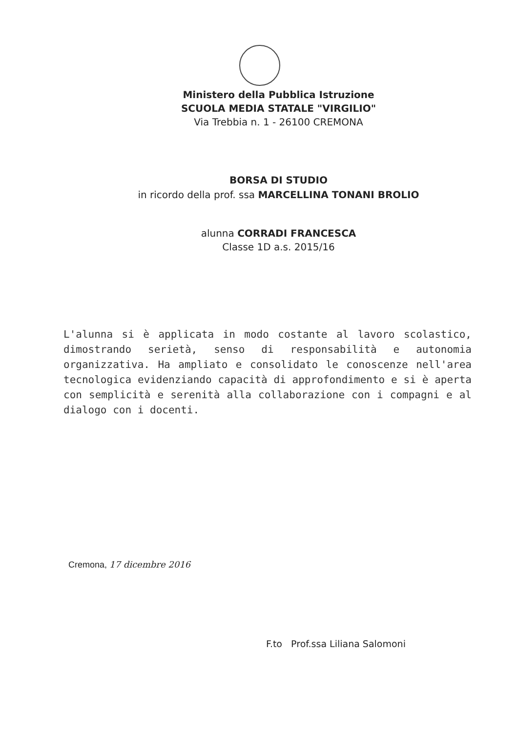Ministero della Pubblica Istruzione
SCUOLA MEDIA STATALE "VIRGILIO"
Via Trebbia n. 1 - 26100 CREMONA
BORSA DI STUDIO
in ricordo della prof. ssa MARCELLINA TONANI BROLIO
alunna CORRADI FRANCESCA
Classe 1D a.s. 2015/16
L'alunna si è applicata in modo costante al lavoro scolastico, dimostrando serietà, senso di responsabilità e autonomia organizzativa. Ha ampliato e consolidato le conoscenze nell'area tecnologica evidenziando capacità di approfondimento e si è aperta con semplicità e serenità alla collaborazione con i compagni e al dialogo con i docenti.
Cremona, 17 dicembre 2016
F.to Prof.ssa Liliana Salomoni